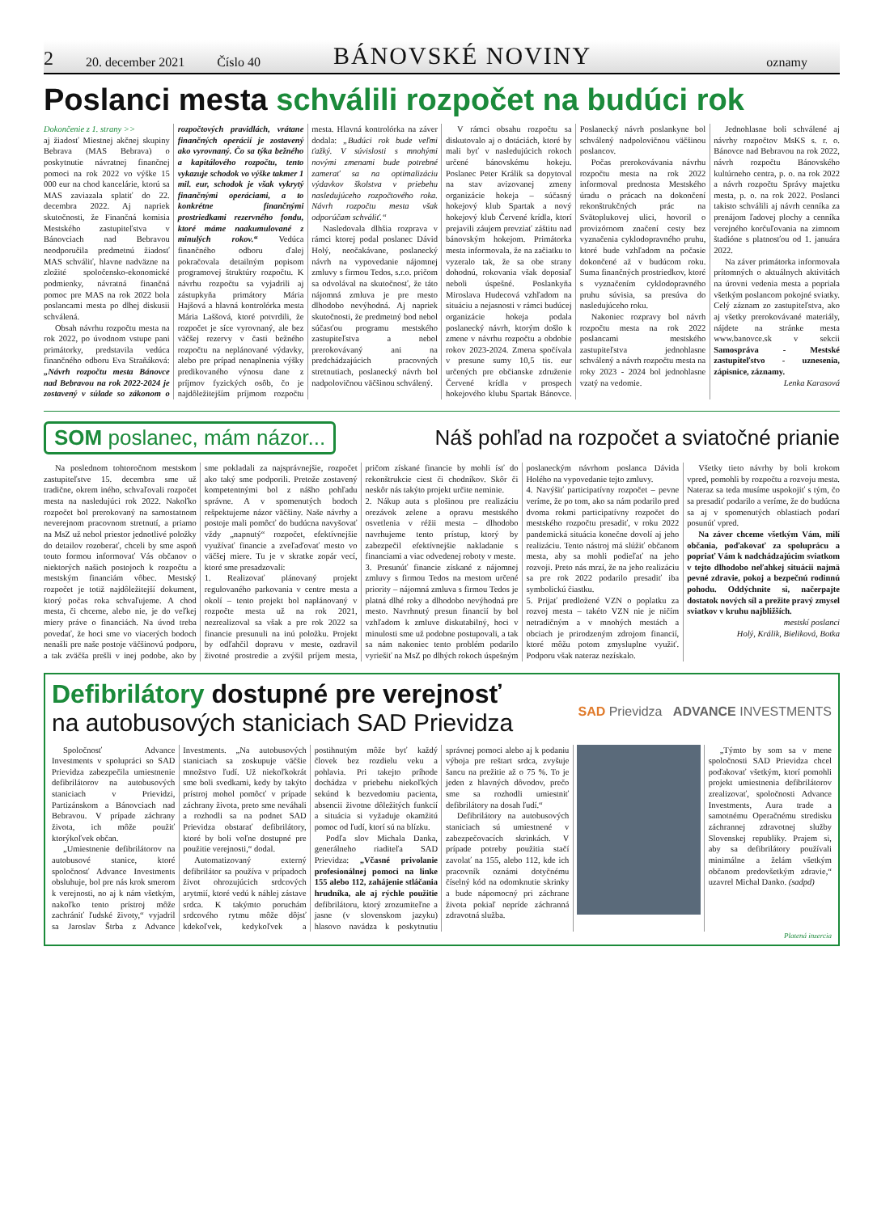2 20. december 2021 Číslo 40 BÁNOVSKÉ NOVINY oznamy
Poslanci mesta schválili rozpočet na budúci rok
Dokončenie z 1. strany >>
aj žiadosť Miestnej akčnej skupiny Bebrava (MAS Bebrava) o poskytnutie návratnej finančnej pomoci na rok 2022 vo výške 15 000 eur na chod kancelárie, ktorú sa MAS zaviazala splatiť do 22. decembra 2022. Aj napriek skutočnosti, že Finančná komisia Mestského zastupiteľstva v Bánovciach nad Bebravou neodporučila predmetnú žiadosť MAS schváliť, hlavne nadväzne na zložité spoločensko-ekonomické podmienky, návratná finančná pomoc pre MAS na rok 2022 bola poslancami mesta po dlhej diskusii schválená.
Obsah návrhu rozpočtu mesta na rok 2022, po úvodnom vstupe pani primátorky, predstavila vedúca finančného odboru Eva Straňáková: „Návrh rozpočtu mesta Bánovce nad Bebravou na rok 2022-2024 je zostavený v súlade so zákonom o rozpočtových pravidlách, vrátane finančných operácií je zostavený ako vyrovnaný. Čo sa týka bežného a kapitálového rozpočtu, tento vykazuje schodok vo výške takmer 1 mil. eur, schodok je však vykrytý finančnými operáciami, a to konkrétne finančnými prostriedkami rezervného fondu, ktoré máme naakumulované z minulých rokov.“ Vedúca finančného odboru ďalej pokračovala detailným popisom programovej štruktúry rozpočtu. K návrhu rozpočtu sa vyjadrili aj zástupkyňa primátory Mária Hajšová a hlavná kontrolórka mesta Mária Laššová, ktoré potvrdili, že rozpočet je síce vyrovnaný, ale bez väčšej rezervy v časti bežného rozpočtu na neplánované výdavky, alebo pre prípad nenaplnenia výšky predikovaného výnosu dane z príjmov fyzických osôb, čo je najdôležitejším príjmom rozpočtu mesta. Hlavná kontrolórka na záver dodala: „Budúci rok bude veľmi ťažký. V súvislosti s mnohými novými zmenami bude potrebné zamerať sa na optimalizáciu výdavkov školstva v priebehu nasledujúceho rozpočtového roka. Návrh rozpočtu mesta však odporúčam schváliť.“
Nasledovala dlhšia rozprava v rámci ktorej podal poslanec Dávid Holý, neočakávane, poslanecký návrh na vypovedanie nájomnej zmluvy s firmou Tedos, s.r.o. pričom sa odvolával na skutočnosť, že táto nájomná zmluva je pre mesto dlhodobo nevýhodná. Aj napriek skutočnosti, že predmetný bod nebol súčasťou programu mestského zastupiteľstva a nebol prerokovávaný ani na predchádzajúcich pracovných stretnutiach, poslanecký návrh bol nadpolovičnou väčšinou schválený.
V rámci obsahu rozpočtu sa diskutovalo aj o dotáciách, ktoré by mali byť v nasledujúcich rokoch určené bánovskému hokeju. Poslanec Peter Králik sa dopytoval na stav avizovanej zmeny organizácie hokeja – súčasný hokejový klub Spartak a nový hokejový klub Červené krídla, ktorí prejavili záujem prevziať záštitu nad bánovským hokejom. Primátorka mesta informovala, že na začiatku to vyzeralo tak, že sa obe strany dohodnú, rokovania však doposiaľ neboli úspešné. Poslankyňa Miroslava Hudecová vzhľadom na situáciu a nejasnosti v rámci budúcej organizácie hokeja podala poslanecký návrh, ktorým došlo k zmene v návrhu rozpočtu a obdobie rokov 2023-2024. Zmena spočívala v presune sumy 10,5 tis. eur určených pre občianske združenie Červené krídla v prospech hokejového klubu Spartak Bánovce. Poslanecký návrh poslankyne bol schválený nadpolovičnou väčšinou poslancov.
Počas prerokovávania návrhu rozpočtu mesta na rok 2022 informoval prednosta Mestského úradu o prácach na dokončení rekonštrukčných prác na Svätoplukovej ulici, hovoril o provizórnom značení cesty bez vyznačenia cyklodopravného pruhu, ktoré bude vzhľadom na počasie dokončené až v budúcom roku. Suma finančných prostriedkov, ktoré s vyznačením cyklodopravného pruhu súvisia, sa presúva do nasledujúceho roku.
Nakoniec rozpravy bol návrh rozpočtu mesta na rok 2022 poslancami mestského zastupiteľstva jednohlasne schválený a návrh rozpočtu mesta na roky 2023 - 2024 bol jednohlasne vzatý na vedomie.
Jednohlasne boli schválené aj návrhy rozpočtov MsKS s. r. o. Bánovce nad Bebravou na rok 2022, návrh rozpočtu Bánovského kultúrneho centra, p. o. na rok 2022 a návrh rozpočtu Správy majetku mesta, p. o. na rok 2022. Poslanci takisto schválili aj návrh cenníka za prenájom ľadovej plochy a cenníka verejného korčuľovania na zimnom štadióne s platnosťou od 1. januára 2022.
Na záver primátorka informovala prítomných o aktuálnych aktivitách na úrovni vedenia mesta a popriala všetkým poslancom pokojné sviatky. Celý záznam zo zastupiteľstva, ako aj všetky prerokovávané materiály, nájdete na stránke mesta www.banovce.sk v sekcii Samospráva - Mestské zastupiteľstvo - uznesenia, zápisnice, záznamy.
Lenka Karasová
SOM poslanec, mám názor... Náš pohľad na rozpočet a sviatočné prianie
Na poslednom tohtoročnom mestskom zastupiteľstve 15. decembra sme už tradične, okrem iného, schvaľovali rozpočet mesta na nasledujúci rok 2022. Nakoľko rozpočet bol prerokovaný na samostatnom neverejnom pracovnom stretnutí, a priamo na MsZ už nebol priestor jednotlivé položky do detailov rozoberať, chceli by sme aspoň touto formou informovať Vás občanov o niektorých našich postojoch k rozpočtu a mestským financiám vôbec. Mestský rozpočet je totiž najdôležitejší dokument, ktorý počas roka schvaľujeme. A chod mesta, či chceme, alebo nie, je do veľkej miery práve o financiách. Na úvod treba povedať, že hoci sme vo viacerých bodoch nenašli pre naše postoje väčšinovú podporu, a tak zväčša prešli v inej podobe, ako by sme pokladali za najsprávnejšie, rozpočet ako taký sme podporili. Pretože zostavený kompetentnými bol z nášho pohľadu správne. A v spomenutých bodoch rešpektujeme názor väčšiny. Naše návrhy a postoje mali pomôcť do budúcna navyšovať vždy „napnutý“ rozpočet, efektívnejšie využívať financie a zveľaďovať mesto vo väčšej miere. Tu je v skratke zopár vecí, ktoré sme presadzovali:
1. Realizovať plánovaný projekt regulovaného parkovania v centre mesta a okolí – tento projekt bol naplánovaný v rozpočte mesta už na rok 2021, nezrealizoval sa však a pre rok 2022 sa financie presunuli na inú položku. Projekt by odľahčil dopravu v meste, ozdravil životné prostredie a zvýšil príjem mesta, pričom získané financie by mohli ísť do rekonštrukcie ciest či chodníkov. Skôr či neskôr nás takýto projekt určite neminie.
2. Nákup auta s plošinou pre realizáciu orezávok zelene a opravu mestského osvetlenia v réžii mesta – dlhodobo navrhujeme tento prístup, ktorý by zabezpečil efektívnejšie nakladanie s financiami a viac odvedenej roboty v meste.
3. Presunúť financie získané z nájomnej zmluvy s firmou Tedos na mestom určené priority – nájomná zmluva s firmou Tedos je platná dlhé roky a dlhodobo nevýhodná pre mesto. Navrhnutý presun financií by bol vzhľadom k zmluve diskutabilný, hoci v minulosti sme už podobne postupovali, a tak sa nám nakoniec tento problém podarilo vyriešiť na MsZ po dlhých rokoch úspešným poslaneckým návrhom poslanca Dávida Holého na vypovedanie tejto zmluvy.
4. Navýšiť participatívny rozpočet – pevne veríme, že po tom, ako sa nám podarilo pred dvoma rokmi participatívny rozpočet do mestského rozpočtu presadiť, v roku 2022 pandemická situácia konečne dovolí aj jeho realizáciu. Tento nástroj má slúžiť občanom mesta, aby sa mohli podieľať na jeho rozvoji. Preto nás mrzí, že na jeho realizáciu sa pre rok 2022 podarilo presadiť iba symbolickú čiastku.
5. Prijať predložené VZN o poplatku za rozvoj mesta – takéto VZN nie je ničím netradičným a v mnohých mestách a obciach je prirodzeným zdrojom financií, ktoré môžu potom zmysluplne využiť. Podporu však nateraz nezískalo.
Všetky tieto návrhy by boli krokom vpred, pomohli by rozpočtu a rozvoju mesta. Nateraz sa teda musíme uspokojiť s tým, čo sa presadiť podarilo a veríme, že do budúcna sa aj v spomenutých oblastiach podarí posunúť vpred.
Na záver chceme všetkým Vám, milí občania, poďakovať za spoluprácu a popriať Vám k nadchádzajúcim sviatkom v tejto dlhodobo neľahkej situácii najmä pevné zdravie, pokoj a bezpečnú rodinnú pohodu. Oddýchnite si, načerpajte dostatok nových síl a prežite pravý zmysel sviatkov v kruhu najbližších.
mestskí poslanci
Holý, Králik, Bieliková, Botka
Defibrilátory dostupné pre verejnosť
na autobusových staniciach SAD Prievidza
SAD Prievidza ADVANCE INVESTMENTS
Spoločnosť Advance Investments v spolupráci so SAD Prievidza zabezpečila umiestnenie defibrilátorov na autobusových staniciach v Prievidzi, Partizánskom a Bánovciach nad Bebravou. V prípade záchrany života, ich môže použiť ktorýkoľvek občan.
„Umiestnenie defibrilátorov na autobusové stanice, ktoré spoločnosť Advance Investments obsluhuje, bol pre nás krok smerom k verejnosti, no aj k nám všetkým, nakoľko tento prístroj môže zachrániť ľudské životy,“ vyjadril sa Jaroslav Štrba z Advance Investments. „Na autobusových staniciach sa zoskupuje väčšie množstvo ľudí. Už niekoľkokrát sme boli svedkami, kedy by takýto prístroj mohol pomôcť v prípade záchrany života, preto sme neváhali a rozhodli sa na podnet SAD Prievidza obstarať defibrilátory, ktoré by boli voľne dostupné pre použitie verejnosti,“ dodal.
Automatizovaný externý defibrilátor sa používa v prípadoch život ohrozujúcich srdcových arytmií, ktoré vedú k náhlej zástave srdca. K takýmto poruchám srdcového rytmu môže dôjsť kdekoľvek, kedykoľvek a postihnutým môže byť každý človek bez rozdielu veku a pohlavia. Pri takejto príhode dochádza v priebehu niekoľkých sekúnd k bezvedomiu pacienta, absencii životne dôležitých funkcií a situácia si vyžaduje okamžitú pomoc od ľudí, ktorí sú na blízku.
Podľa slov Michala Danka, generálneho riaditeľa SAD Prievidza: „Včasné privolanie profesionálnej pomoci na linke 155 alebo 112, zahájenie stláčania hrudníka, ale aj rýchle použitie defibrilátoru, ktorý zrozumiteľne a jasne (v slovenskom jazyku) hlasovo navádza k poskytnutiu správnej pomoci alebo aj k podaniu výboja pre reštart srdca, zvyšuje šancu na prežitie až o 75 %. To je jeden z hlavných dôvodov, prečo sme sa rozhodli umiestniť defibrilátory na dosah ľudí.“
Defibrilátory na autobusových staniciach sú umiestnené v zabezpečovacích skrinkách. V prípade potreby použitia stačí zavolať na 155, alebo 112, kde ich pracovník oznámi dotyčnému číselný kód na odomknutie skrinky a bude nápomocný pri záchrane života pokiaľ nepríde záchranná zdravotná služba.
„Týmto by som sa v mene spoločnosti SAD Prievidza chcel poďakovať všetkým, ktorí pomohli projekt umiestnenia defibrilátorov zrealizovať, spoločnosti Advance Investments, Aura trade a samotnému Operačnému stredisku záchrannej zdravotnej služby Slovenskej republiky. Prajem si, aby sa defibrilátory používali minimálne a želám všetkým občanom predovšetkým zdravie,“ uzavrel Michal Danko. (sadpd)
Platená inzercia